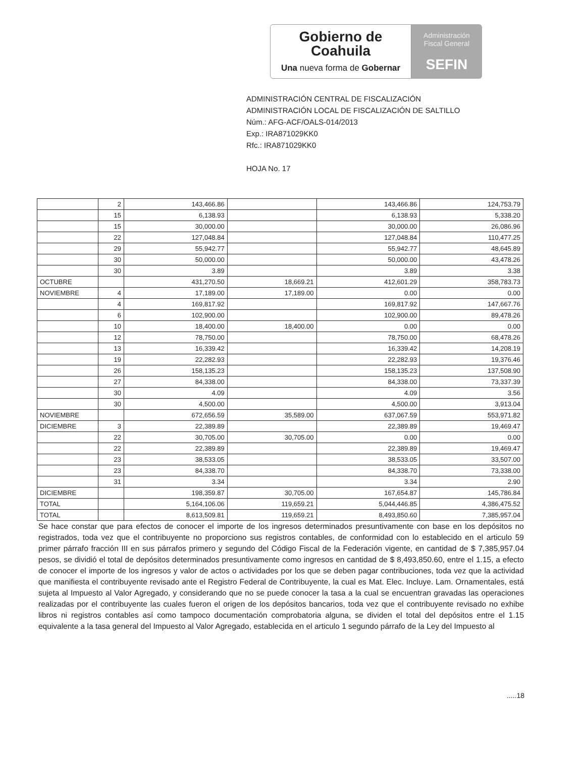Gobierno de
Coahuila
Una nueva forma de Gobernar
Administración
Fiscal General
SEFIN
ADMINISTRACIÓN CENTRAL DE FISCALIZACIÓN
ADMINISTRACIÓN LOCAL DE FISCALIZACIÓN DE SALTILLO
Núm.: AFG-ACF/OALS-014/2013
Exp.: IRA871029KK0
Rfc.: IRA871029KK0
HOJA No. 17
| | 2 | 143,466.86 | | 143,466.86 | 124,753.79 |
| | 15 | 6,138.93 | | 6,138.93 | 5,338.20 |
| | 15 | 30,000.00 | | 30,000.00 | 26,086.96 |
| | 22 | 127,048.84 | | 127,048.84 | 110,477.25 |
| | 29 | 55,942.77 | | 55,942.77 | 48,645.89 |
| | 30 | 50,000.00 | | 50,000.00 | 43,478.26 |
| | 30 | 3.89 | | 3.89 | 3.38 |
| OCTUBRE | | 431,270.50 | 18,669.21 | 412,601.29 | 358,783.73 |
| NOVIEMBRE | 4 | 17,189.00 | 17,189.00 | 0.00 | 0.00 |
| | 4 | 169,817.92 | | 169,817.92 | 147,667.76 |
| | 6 | 102,900.00 | | 102,900.00 | 89,478.26 |
| | 10 | 18,400.00 | 18,400.00 | 0.00 | 0.00 |
| | 12 | 78,750.00 | | 78,750.00 | 68,478.26 |
| | 13 | 16,339.42 | | 16,339.42 | 14,208.19 |
| | 19 | 22,282.93 | | 22,282.93 | 19,376.46 |
| | 26 | 158,135.23 | | 158,135.23 | 137,508.90 |
| | 27 | 84,338.00 | | 84,338.00 | 73,337.39 |
| | 30 | 4.09 | | 4.09 | 3.56 |
| | 30 | 4,500.00 | | 4,500.00 | 3,913.04 |
| NOVIEMBRE | | 672,656.59 | 35,589.00 | 637,067.59 | 553,971.82 |
| DICIEMBRE | 3 | 22,389.89 | | 22,389.89 | 19,469.47 |
| | 22 | 30,705.00 | 30,705.00 | 0.00 | 0.00 |
| | 22 | 22,389.89 | | 22,389.89 | 19,469.47 |
| | 23 | 38,533.05 | | 38,533.05 | 33,507.00 |
| | 23 | 84,338.70 | | 84,338.70 | 73,338.00 |
| | 31 | 3.34 | | 3.34 | 2.90 |
| DICIEMBRE | | 198,359.87 | 30,705.00 | 167,654.87 | 145,786.84 |
| TOTAL | | 5,164,106.06 | 119,659.21 | 5,044,446.85 | 4,386,475.52 |
| TOTAL | | 8,613,509.81 | 119,659.21 | 8,493,850.60 | 7,385,957.04 |
Se hace constar que para efectos de conocer el importe de los ingresos determinados presuntivamente con base en los depósitos no registrados, toda vez que el contribuyente no proporciono sus registros contables, de conformidad con lo establecido en el articulo 59 primer párrafo fracción III en sus párrafos primero y segundo del Código Fiscal de la Federación vigente, en cantidad de $ 7,385,957.04 pesos, se dividió el total de depósitos determinados presuntivamente como ingresos en cantidad de $ 8,493,850.60, entre el 1.15, a efecto de conocer el importe de los ingresos y valor de actos o actividades por los que se deben pagar contribuciones, toda vez que la actividad que manifiesta el contribuyente revisado ante el Registro Federal de Contribuyente, la cual es Mat. Elec. Incluye. Lam. Ornamentales, está sujeta al Impuesto al Valor Agregado, y considerando que no se puede conocer la tasa a la cual se encuentran gravadas las operaciones realizadas por el contribuyente las cuales fueron el origen de los depósitos bancarios, toda vez que el contribuyente revisado no exhibe libros ni registros contables así como tampoco documentación comprobatoria alguna, se dividen el total del depósitos entre el 1.15 equivalente a la tasa general del Impuesto al Valor Agregado, establecida en el articulo 1 segundo párrafo de la Ley del Impuesto al
.....18